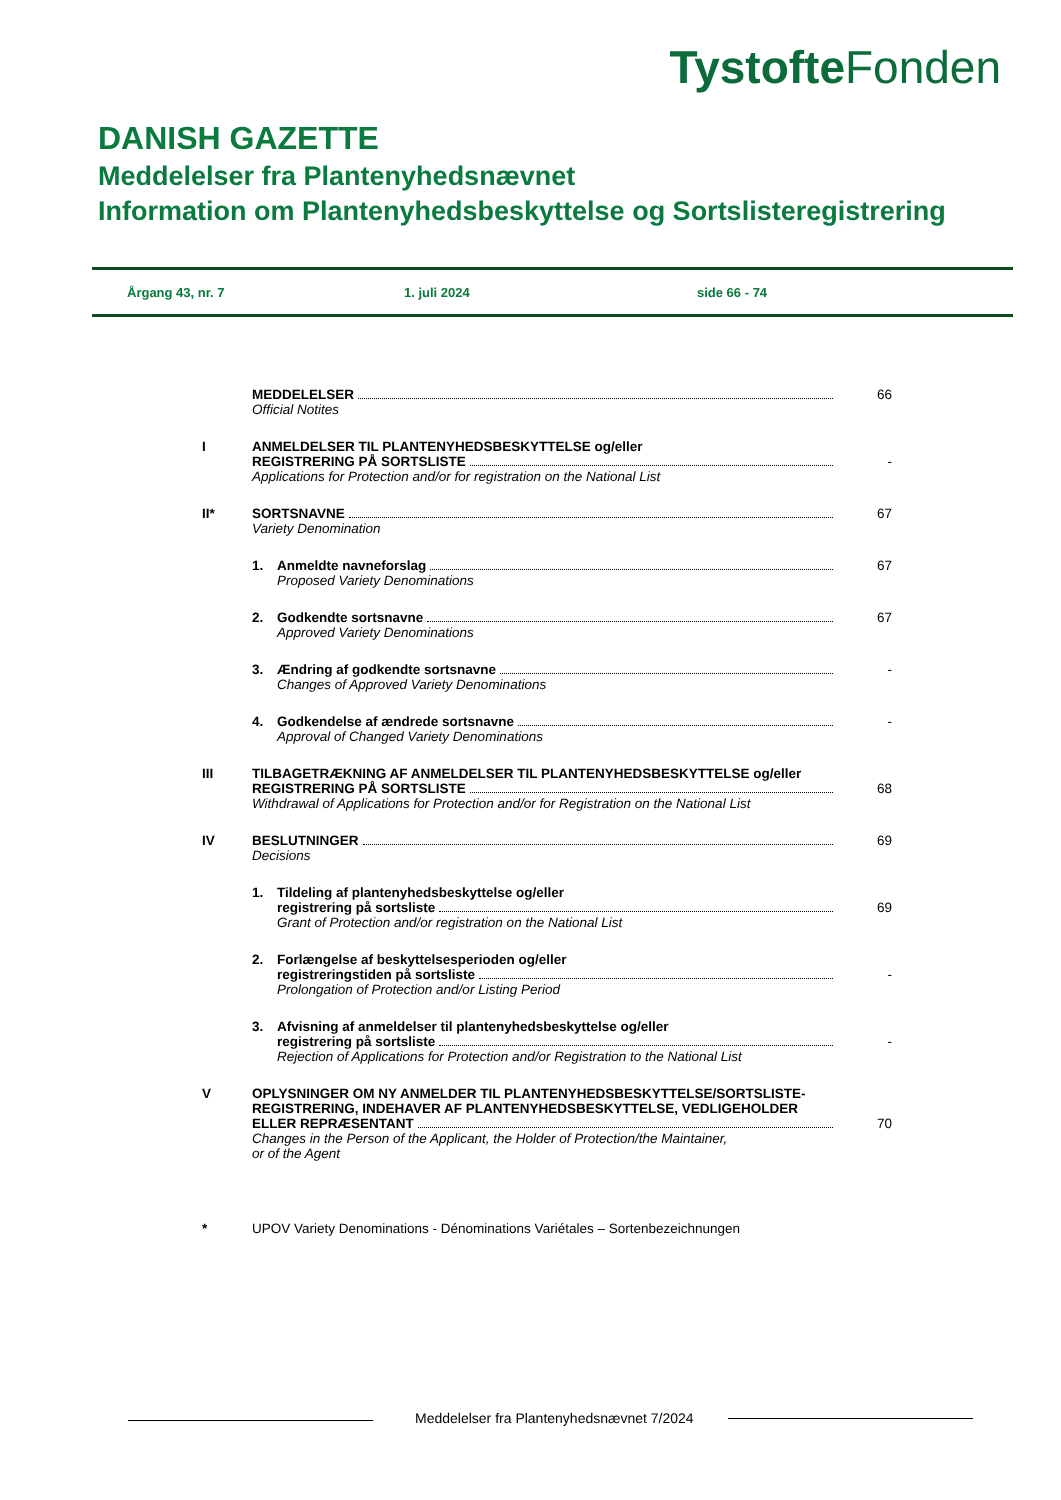Tystofte Fonden
DANISH GAZETTE
Meddelelser fra Plantenyhedsnævnet
Information om Plantenyhedsbeskyttelse og Sortslisteregistrering
Årgang 43, nr. 7 1. juli 2024 side 66 - 74
MEDDELELSER 66
Official Notites
I ANMELDELSER TIL PLANTENYHEDSBESKYTTELSE og/eller
REGISTRERING PÅ SORTSLISTE -
Applications for Protection and/or for registration on the National List
II* SORTSNAVNE 67
Variety Denomination
1. Anmeldte navneforslag 67
Proposed Variety Denominations
2. Godkendte sortsnavne 67
Approved Variety Denominations
3. Ændring af godkendte sortsnavne -
Changes of Approved Variety Denominations
4. Godkendelse af ændrede sortsnavne -
Approval of Changed Variety Denominations
III TILBAGETRÆKNING AF ANMELDELSER TIL PLANTENYHEDSBESKYTTELSE og/eller
REGISTRERING PÅ SORTSLISTE 68
Withdrawal of Applications for Protection and/or for Registration on the National List
IV BESLUTNINGER 69
Decisions
1. Tildeling af plantenyhedsbeskyttelse og/eller
registrering på sortsliste 69
Grant of Protection and/or registration on the National List
2. Forlængelse af beskyttelsesperioden og/eller
registreringstiden på sortsliste -
Prolongation of Protection and/or Listing Period
3. Afvisning af anmeldelser til plantenyhedsbeskyttelse og/eller
registrering på sortsliste -
Rejection of Applications for Protection and/or Registration to the National List
V OPLYSNINGER OM NY ANMELDER TIL PLANTENYHEDSBESKYTTELSE/SORTSLISTE-
REGISTRERING, INDEHAVER AF PLANTENYHEDSBESKYTTELSE, VEDLIGEHOLDER
ELLER REPRÆSENTANT 70
Changes in the Person of the Applicant, the Holder of Protection/the Maintainer,
or of the Agent
* UPOV Variety Denominations - Dénominations Variétales – Sortenbezeichnungen
Meddelelser fra Plantenyhedsnævnet 7/2024